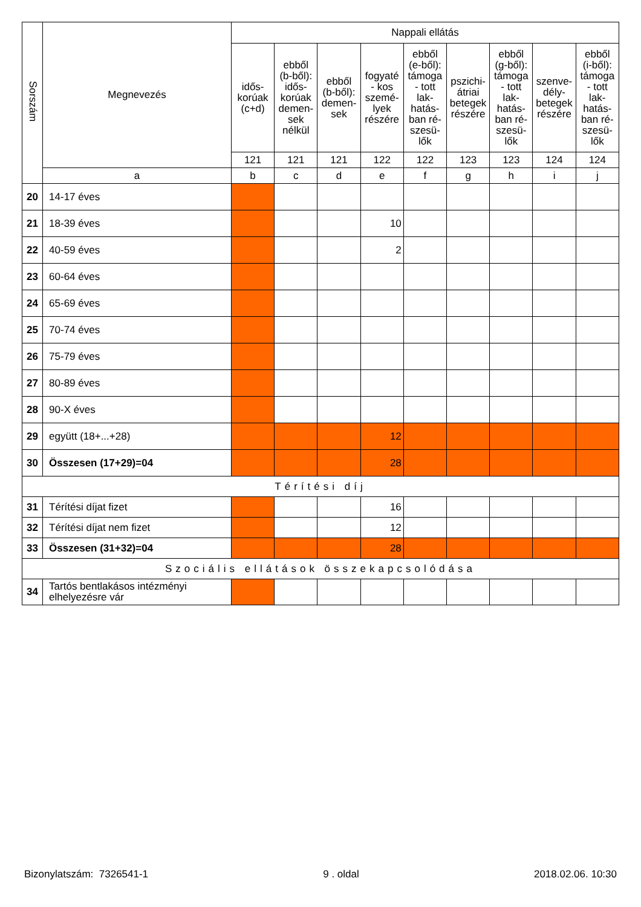| Sorszám | Megnevezés | Nappali ellátás | | | | | | | | |
| --- | --- | --- | --- | --- | --- | --- | --- | --- | --- | --- |
| | | idős- korúak (c+d) | ebből (b-ből): idős- korúak demen- sek nélkül | ebből (b-ből): demen- sek | fogyaté - kos szemé- lyek részére | ebből (e-ből): támoga - tott lak- hatás- ban ré- szesü- lők | pszichi- átriai betegek részére | ebből (g-ből): támoga - tott lak- hatás- ban ré- szesü- lők | szenve- dély- betegek részére | ebből (i-ből): támoga - tott lak- hatás- ban ré- szesü- lők |
| | | 121 | 121 | 121 | 122 | 122 | 123 | 123 | 124 | 124 |
| | a | b | c | d | e | f | g | h | i | j |
| 20 | 14-17 éves | | | | | | | | | |
| 21 | 18-39 éves | | | | 10 | | | | | |
| 22 | 40-59 éves | | | | 2 | | | | | |
| 23 | 60-64 éves | | | | | | | | | |
| 24 | 65-69 éves | | | | | | | | | |
| 25 | 70-74 éves | | | | | | | | | |
| 26 | 75-79 éves | | | | | | | | | |
| 27 | 80-89 éves | | | | | | | | | |
| 28 | 90-X éves | | | | | | | | | |
| 29 | együtt (18+...+28) | | | | 12 | | | | | |
| 30 | Összesen (17+29)=04 | | | | 28 | | | | | |
| Térítési díj | | | | | | | | | | |
| 31 | Térítési díjat fizet | | | | 16 | | | | | |
| 32 | Térítési díjat nem fizet | | | | 12 | | | | | |
| 33 | Összesen (31+32)=04 | | | | 28 | | | | | |
| Szociális ellátások összekapcsolódása | | | | | | | | | | |
| 34 | Tartós bentlakásos intézményi elhelyezésre vár | | | | | | | | | |
Bizonylatszám: 7326541-1 9 . oldal 2018.02.06. 10:30